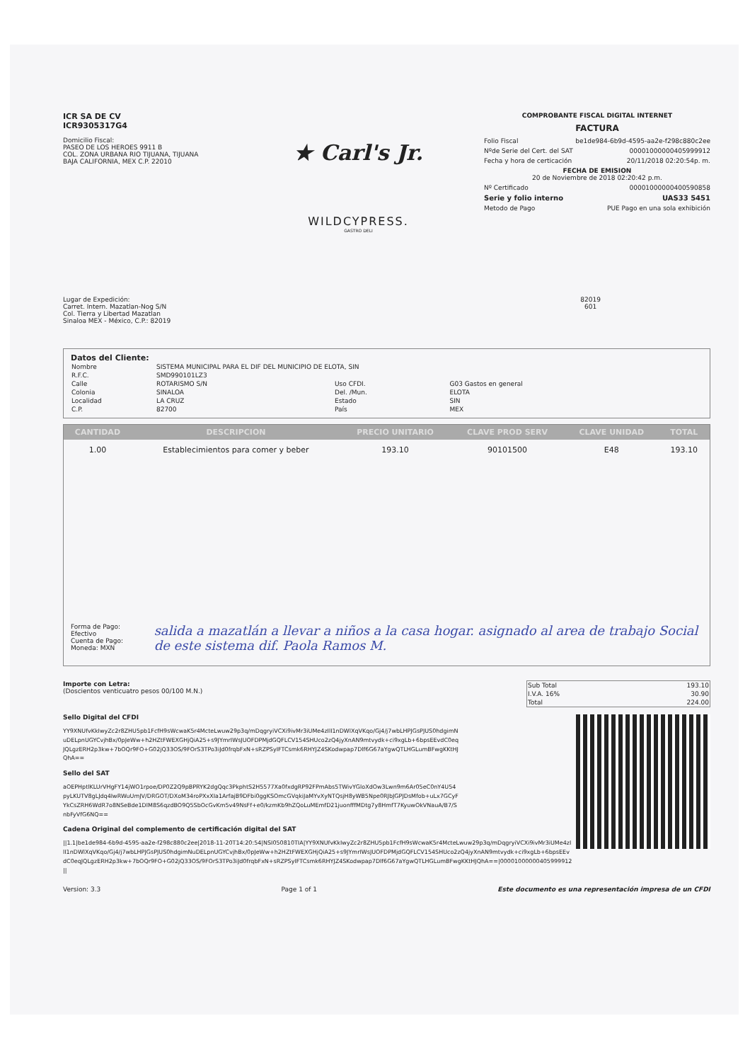ICR SA DE CV
ICR9305317G4
Domicilio Fiscal:
PASEO DE LOS HEROES 9911 B
COL. ZONA URBANA RIO TIJUANA, TIJUANA
BAJA CALIFORNIA, MEX C.P. 22010
★ Carl's Jr.
WILDCYPRESS.
GASTRO DELI
COMPROBANTE FISCAL DIGITAL INTERNET
FACTURA
Folio Fiscal be1de984-6b9d-4595-aa2e-f298c880c2ee
Nºde Serie del Cert. del SAT 00001000000405999912
Fecha y hora de certicación 20/11/2018 02:20:54p. m.
FECHA DE EMISION
20 de Noviembre de 2018 02:20:42 p.m.
Nº Certificado 00001000000400590858
Serie y folio interno UAS33 5451
Metodo de Pago PUE Pago en una sola exhibición
Lugar de Expedición:
Carret. Intern. Mazatlan-Nog S/N
Col. Tierra y Libertad Mazatlan
Sinaloa MEX - México, C.P.: 82019
82019
601
Datos del Cliente:
| Nombre | SISTEMA MUNICIPAL PARA EL DIF DEL MUNICIPIO DE ELOTA, SIN | | |
| R.F.C. | SMD990101LZ3 | | |
| Calle | ROTARISMO S/N | Uso CFDI. | G03 Gastos en general |
| Colonia | SINALOA | Del. /Mun. | ELOTA |
| Localidad | LA CRUZ | Estado | SIN |
| C.P. | 82700 | País | MEX |
| CANTIDAD | DESCRIPCION | PRECIO UNITARIO | CLAVE PROD SERV | CLAVE UNIDAD | TOTAL |
| --- | --- | --- | --- | --- | --- |
| 1.00 | Establecimientos para comer y beber | 193.10 | 90101500 | E48 | 193.10 |
Forma de Pago: Efectivo
Cuenta de Pago:
Moneda: MXN
salida a mazatlán a llevar a niños a la casa hogar. asignado al area de trabajo Social de este sistema dif. Paola Ramos M.
Importe con Letra:
(Doscientos venticuatro pesos 00/100 M.N.)
| Sub Total | 193.10 |
| I.V.A. 16% | 30.90 |
| Total | 224.00 |
Sello Digital del CFDI
YY9XNUfvKkIwyZc2r8ZHU5pb1FcfH9sWcwaK5r4McteLwuw29p3q/mDqgryiVCXi9ivMr3iUMe4zIlI1nDWlXqVKqo/Gj4/j7wbLHPJGsPJUS0hdgimNuDELpnUGYCvjhBx/0pJeWw+h2HZtFWEXGHjQiA25+s9JYmrIWsJUOFDPMjdGQFLCV154SHUco2zQ4jyXnAN9mtvydk+ci9xgLb+6bpsEEvdC0eqJQLgzERH2p3kw+7bOQr9FO+G02jQ33OS/9FOrS3TPo3iJd0frqbFxN+sRZPSyIFTCsmk6RHYJZ4SKodwpap7Dlf6G67aYgwQTLHGLumBFwgKKtHJQhA==
Sello del SAT
aOEPHptlKLUrVHgFY14jWO1rpoe/DP0Z2Q9pBPRYK2dgQqc3PkphtS2H5577Xa0fxdgRP92FPmAbs5TWivYGloXdOw3Lwn9m6Ar05eC0nY4U54pyLKUTV8gLJdq4IwRWuUmJV/DRGOT/DXoM34roPXxXIa1ArfajB9DFbi0ggKSOmcGVqkiJaMYvXyNTQsjH8yWB5Npe0RJbJGPJDsMfob+uLx7GCyFYkCsZRH6WdR7o8NSeBde1DlM8S6qzdBO9Q5SbOcGvKm5v49NsFf+e0/kzmKb9hZQoLuMEmfD21juonfffMDtg7y8HmfT7KyuwOkVNauA/B7/SnbFyVfG6NQ==
Cadena Original del complemento de certificación digital del SAT
||1.1|be1de984-6b9d-4595-aa2e-f298c880c2ee|2018-11-20T14:20:54|NSI050810TIA|YY9XNUfvKkIwyZc2r8ZHU5pb1FcfH9sWcwaK5r4McteLwuw29p3q/mDqgryiVCXi9ivMr3iUMe4zIlI1nDWlXqVKqo/Gj4/j7wbLHPJGsPJUS0hdgimNuDELpnUGYCvjhBx/0pJeWw+h2HZtFWEXGHjQiA25+s9JYmrIWsJUOFDPMjdGQFLCV154SHUco2zQ4jyXnAN9mtvydk+ci9xgLb+6bpsEEvdC0eqJQLgzERH2p3kw+7bOQr9FO+G02jQ33OS/9FOrS3TPo3iJd0frqbFxN+sRZPSyIFTCsmk6RHYJZ4SKodwpap7Dlf6G67aYgwQTLHGLumBFwgKKtHJQhA==|00001000000405999912||
Version: 3.3 Page 1 of 1 Este documento es una representación impresa de un CFDI